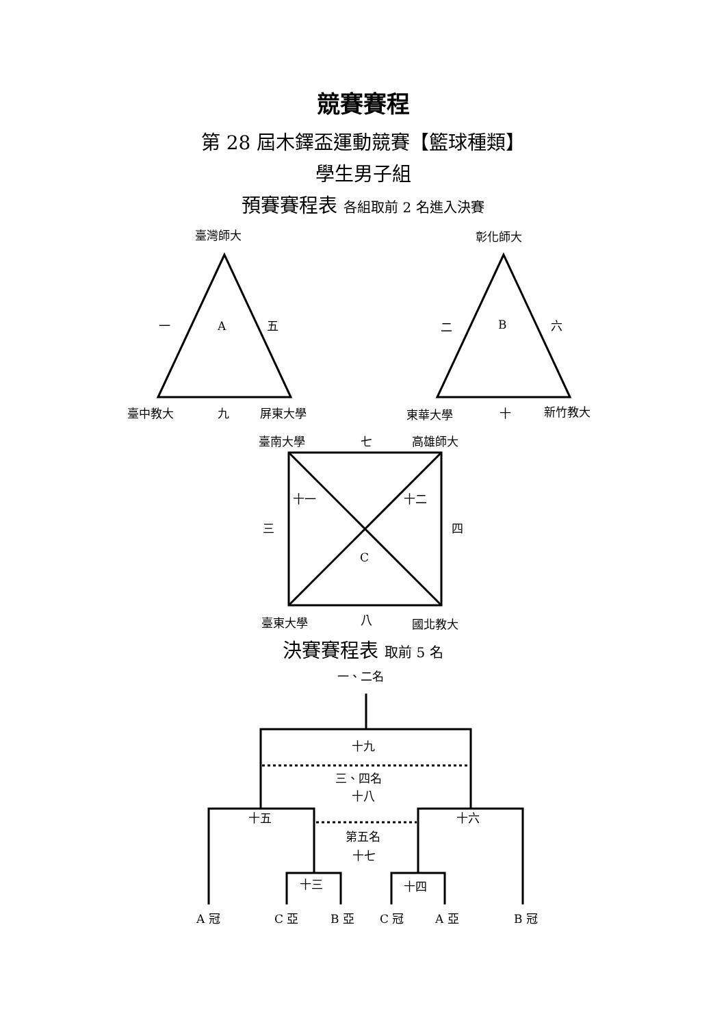競賽賽程
第 28 屆木鐸盃運動競賽【籃球種類】
學生男子組
預賽賽程表 各組取前 2 名進入決賽
臺灣師大
一
A
五
臺中教大
九
屏東大學
彰化師大
二
B
六
東華大學
十
新竹教大
臺南大學
七
高雄師大
十一
十二
三
四
C
臺東大學
八
國北教大
決賽賽程表 取前 5 名
一、二名
十九
三、四名
十八
十五
十六
第五名
十七
十三
十四
A 冠
C 亞
B 亞
C 冠
A 亞
B 冠